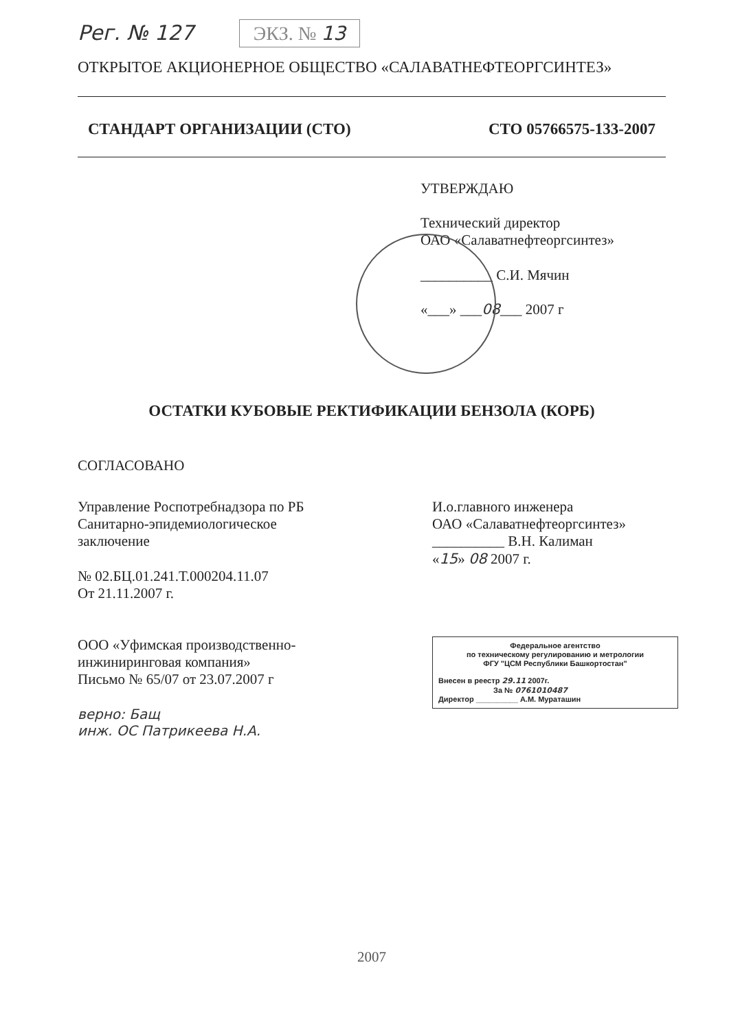Рег. № 127 ЭКЗ. № 13
ОТКРЫТОЕ АКЦИОНЕРНОЕ ОБЩЕСТВО «САЛАВАТНЕФТЕОРГСИНТЕЗ»
СТАНДАРТ ОРГАНИЗАЦИИ (СТО) СТО 05766575-133-2007
УТВЕРЖДАЮ
Технический директор
ОАО «Салаватнефтеоргсинтез»
__________ С.И. Мячин
«___» ___08___ 2007 г
ОСТАТКИ КУБОВЫЕ РЕКТИФИКАЦИИ БЕНЗОЛА (КОРБ)
СОГЛАСОВАНО
Управление Роспотребнадзора по РБ
Санитарно-эпидемиологическое
заключение
№ 02.БЦ.01.241.Т.000204.11.07
От 21.11.2007 г.
ООО «Уфимская производственно-
инжиниринговая компания»
Письмо № 65/07 от 23.07.2007 г
верно: Бащ
инж. ОС Патрикеева Н.А.
И.о.главного инженера
ОАО «Салаватнефтеоргсинтез»
__________ В.Н. Калиман
«15» 08 2007 г.
Федеральное агентство
по техническому регулированию и метрологии
ФГУ "ЦСМ Республики Башкортостан"
Внесен в реестр 29.11 2007г.
За № 0761010487
Директор __________ А.М. Мураташин
2007